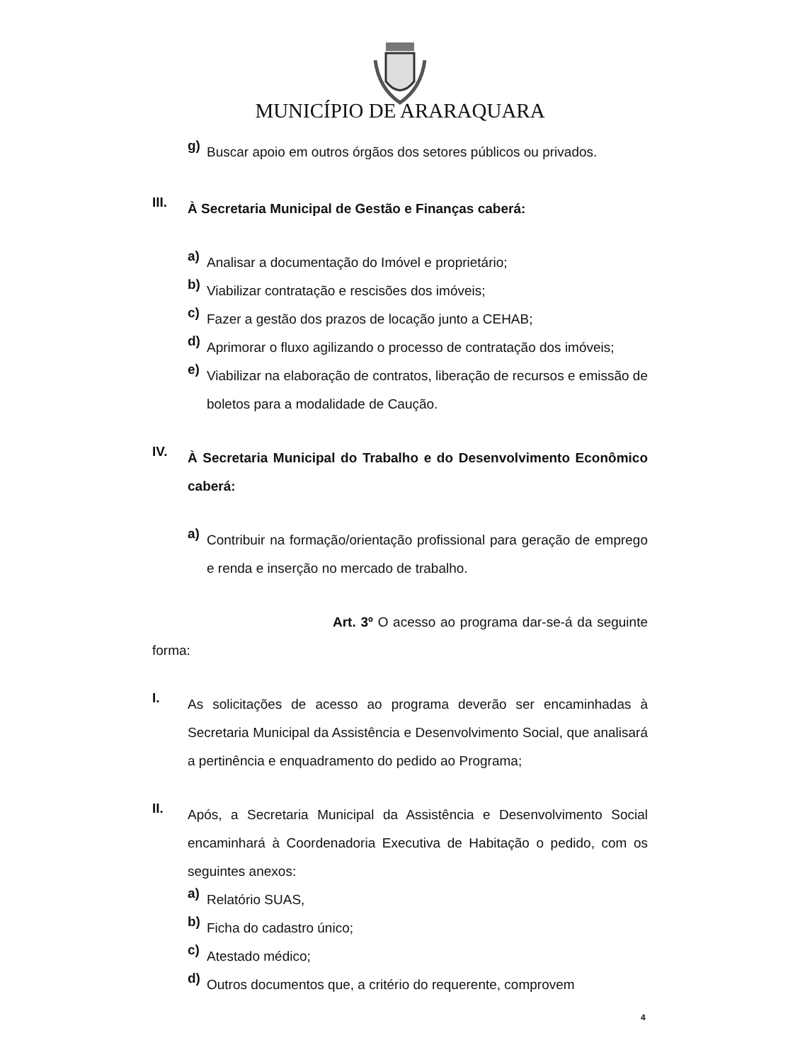MUNICÍPIO DE ARARAQUARA
g)
Buscar apoio em outros órgãos dos setores públicos ou privados.
III.
À Secretaria Municipal de Gestão e Finanças caberá:
a)
Analisar a documentação do Imóvel e proprietário;
b)
Viabilizar contratação e rescisões dos imóveis;
c)
Fazer a gestão dos prazos de locação junto a CEHAB;
d)
Aprimorar o fluxo agilizando o processo de contratação dos imóveis;
e)
Viabilizar na elaboração de contratos, liberação de recursos e emissão de boletos para a modalidade de Caução.
IV.
À Secretaria Municipal do Trabalho e do Desenvolvimento Econômico caberá:
a)
Contribuir na formação/orientação profissional para geração de emprego e renda e inserção no mercado de trabalho.
Art. 3º O acesso ao programa dar-se-á da seguinte forma:
I.
As solicitações de acesso ao programa deverão ser encaminhadas à Secretaria Municipal da Assistência e Desenvolvimento Social, que analisará a pertinência e enquadramento do pedido ao Programa;
II.
Após, a Secretaria Municipal da Assistência e Desenvolvimento Social encaminhará à Coordenadoria Executiva de Habitação o pedido, com os seguintes anexos:
a)
Relatório SUAS,
b)
Ficha do cadastro único;
c)
Atestado médico;
d)
Outros documentos que, a critério do requerente, comprovem
4